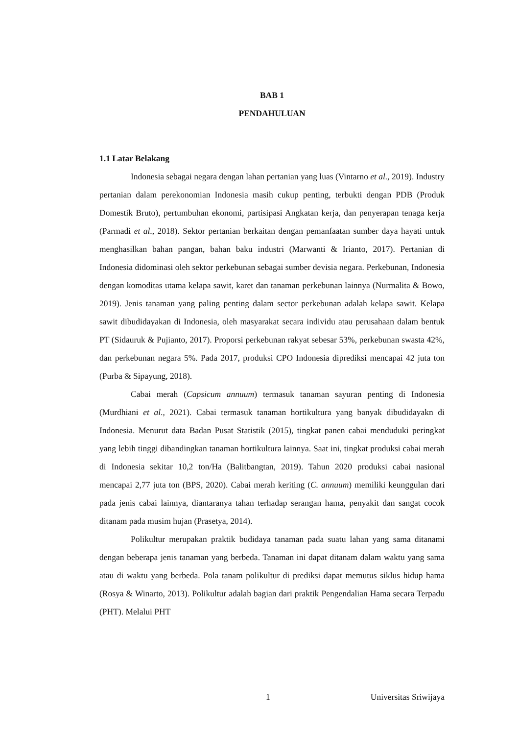BAB 1
PENDAHULUAN
1.1 Latar Belakang
Indonesia sebagai negara dengan lahan pertanian yang luas (Vintarno et al., 2019). Industry pertanian dalam perekonomian Indonesia masih cukup penting, terbukti dengan PDB (Produk Domestik Bruto), pertumbuhan ekonomi, partisipasi Angkatan kerja, dan penyerapan tenaga kerja (Parmadi et al., 2018). Sektor pertanian berkaitan dengan pemanfaatan sumber daya hayati untuk menghasilkan bahan pangan, bahan baku industri (Marwanti & Irianto, 2017). Pertanian di Indonesia didominasi oleh sektor perkebunan sebagai sumber devisia negara. Perkebunan, Indonesia dengan komoditas utama kelapa sawit, karet dan tanaman perkebunan lainnya (Nurmalita & Bowo, 2019). Jenis tanaman yang paling penting dalam sector perkebunan adalah kelapa sawit. Kelapa sawit dibudidayakan di Indonesia, oleh masyarakat secara individu atau perusahaan dalam bentuk PT (Sidauruk & Pujianto, 2017). Proporsi perkebunan rakyat sebesar 53%, perkebunan swasta 42%, dan perkebunan negara 5%. Pada 2017, produksi CPO Indonesia diprediksi mencapai 42 juta ton (Purba & Sipayung, 2018).
Cabai merah (Capsicum annuum) termasuk tanaman sayuran penting di Indonesia (Murdhiani et al., 2021). Cabai termasuk tanaman hortikultura yang banyak dibudidayakn di Indonesia. Menurut data Badan Pusat Statistik (2015), tingkat panen cabai menduduki peringkat yang lebih tinggi dibandingkan tanaman hortikultura lainnya. Saat ini, tingkat produksi cabai merah di Indonesia sekitar 10,2 ton/Ha (Balitbangtan, 2019). Tahun 2020 produksi cabai nasional mencapai 2,77 juta ton (BPS, 2020). Cabai merah keriting (C. annuum) memiliki keunggulan dari pada jenis cabai lainnya, diantaranya tahan terhadap serangan hama, penyakit dan sangat cocok ditanam pada musim hujan (Prasetya, 2014).
Polikultur merupakan praktik budidaya tanaman pada suatu lahan yang sama ditanami dengan beberapa jenis tanaman yang berbeda. Tanaman ini dapat ditanam dalam waktu yang sama atau di waktu yang berbeda. Pola tanam polikultur di prediksi dapat memutus siklus hidup hama (Rosya & Winarto, 2013). Polikultur adalah bagian dari praktik Pengendalian Hama secara Terpadu (PHT). Melalui PHT
1 Universitas Sriwijaya